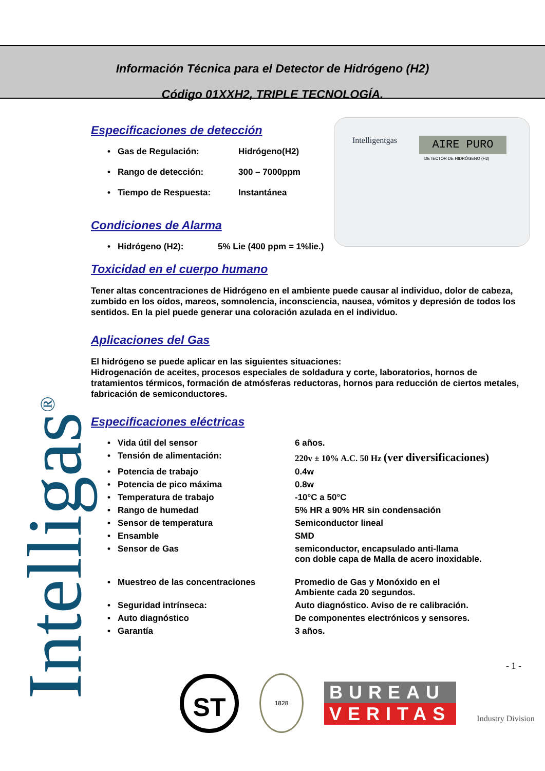Información Técnica para el Detector de Hidrógeno (H2)
Código 01XXH2, TRIPLE TECNOLOGÍA.
Intelligas<sup>®</sup>
Intelligentgas AIRE PURO
DETECTOR DE HIDRÓGENO (H2)
Especificaciones de detección
• Gas de Regulación: Hidrógeno(H2)
• Rango de detección: 300 – 7000ppm
• Tiempo de Respuesta: Instantánea
Condiciones de Alarma
• Hidrógeno (H2): 5% Lie (400 ppm = 1%lie.)
Toxicidad en el cuerpo humano
Tener altas concentraciones de Hidrógeno en el ambiente puede causar al individuo, dolor de cabeza, zumbido en los oídos, mareos, somnolencia, inconsciencia, nausea, vómitos y depresión de todos los sentidos. En la piel puede generar una coloración azulada en el individuo.
Aplicaciones del Gas
El hidrógeno se puede aplicar en las siguientes situaciones:
Hidrogenación de aceites, procesos especiales de soldadura y corte, laboratorios, hornos de tratamientos térmicos, formación de atmósferas reductoras, hornos para reducción de ciertos metales, fabricación de semiconductores.
Especificaciones eléctricas
• Vida útil del sensor 6 años.
• Tensión de alimentación: 220v ± 10% A.C. 50 Hz (ver diversificaciones)
• Potencia de trabajo 0.4w
• Potencia de pico máxima 0.8w
• Temperatura de trabajo -10°C a 50°C
• Rango de humedad 5% HR a 90% HR sin condensación
• Sensor de temperatura Semiconductor lineal
• Ensamble SMD
• Sensor de Gas semiconductor, encapsulado anti-llama
con doble capa de Malla de acero inoxidable.
• Muestreo de las concentraciones Promedio de Gas y Monóxido en el
Ambiente cada 20 segundos.
• Seguridad intrínseca: Auto diagnóstico. Aviso de re calibración.
• Auto diagnóstico De componentes electrónicos y sensores.
• Garantía 3 años.
- 1 -
ST
1828
BUREAU
VERITAS
Industry Division